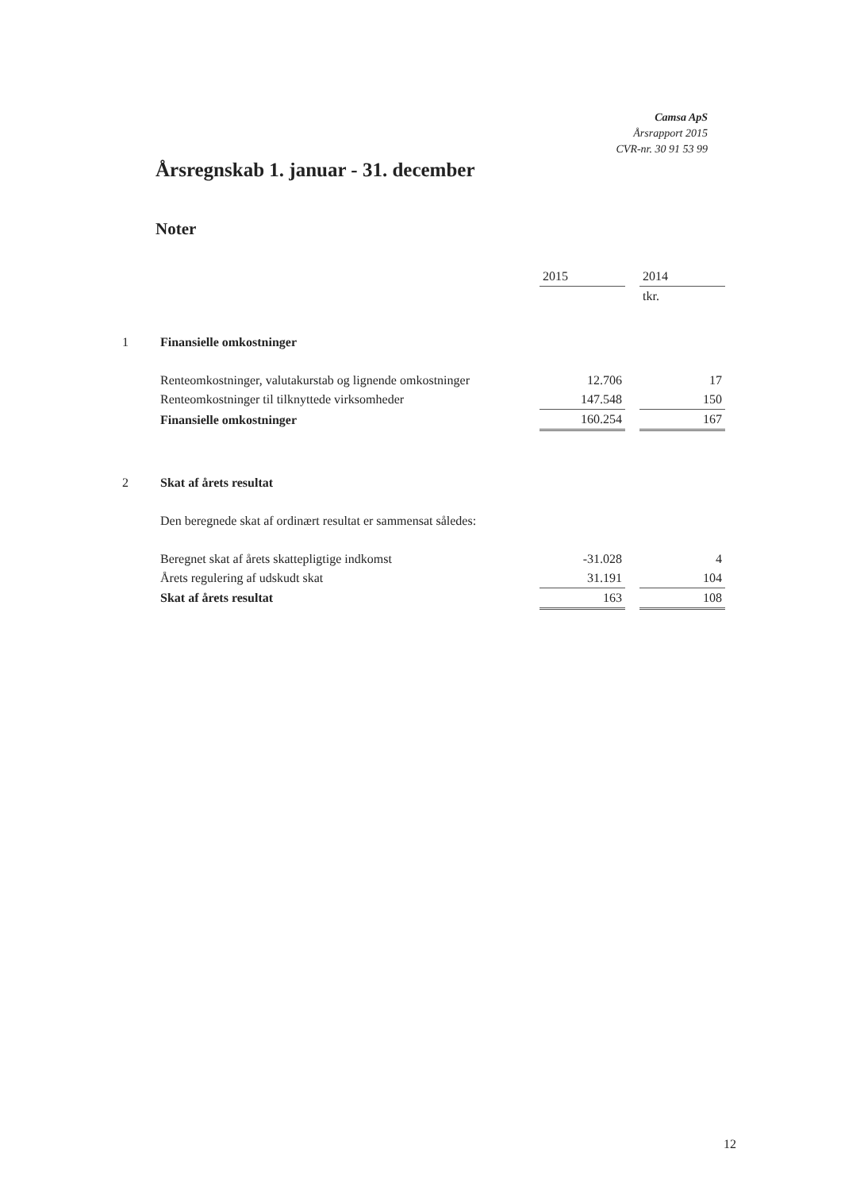Camsa ApS
Årsrapport 2015
CVR-nr. 30 91 53 99
Årsregnskab 1. januar - 31. december
Noter
| | | 2015 | | 2014 |
| | | | | tkr. |
| 1 | Finansielle omkostninger | | | |
| | Renteomkostninger, valutakurstab og lignende omkostninger | 12.706 | | 17 |
| | Renteomkostninger til tilknyttede virksomheder | 147.548 | | 150 |
| | Finansielle omkostninger | 160.254 | | 167 |
| 2 | Skat af årets resultat | | | |
| | Den beregnede skat af ordinært resultat er sammensat således: | | | |
| | Beregnet skat af årets skattepligtige indkomst | -31.028 | | 4 |
| | Årets regulering af udskudt skat | 31.191 | | 104 |
| | Skat af årets resultat | 163 | | 108 |
12